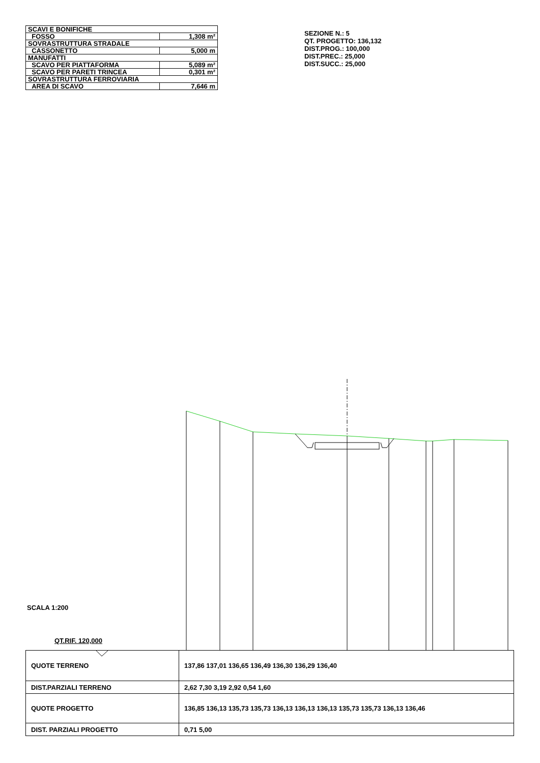| SCAVI E BONIFICHE | |
| FOSSO | 1,308 m² |
| SOVRASTRUTTURA STRADALE | |
| CASSONETTO | 5,000 m |
| MANUFATTI | |
| SCAVO PER PIATTAFORMA | 5,089 m² |
| SCAVO PER PARETI TRINCEA | 0,301 m² |
| SOVRASTRUTTURA FERROVIARIA | |
| AREA DI SCAVO | 7,646 m |
SEZIONE N.: 5
QT. PROGETTO: 136,132
DIST.PROG.: 100,000
DIST.PREC.: 25,000
DIST.SUCC.: 25,000
SCALA 1:200
QT.RIF. 120,000
| QUOTE TERRENO | 137,86 137,01 136,65 136,49 136,30 136,29 136,40 |
| DIST.PARZIALI TERRENO | 2,62 7,30 3,19 2,92 0,54 1,60 |
| QUOTE PROGETTO | 136,85 136,13 135,73 135,73 136,13 136,13 136,13 135,73 135,73 136,13 136,46 |
| DIST. PARZIALI PROGETTO | 0,71 5,00 |